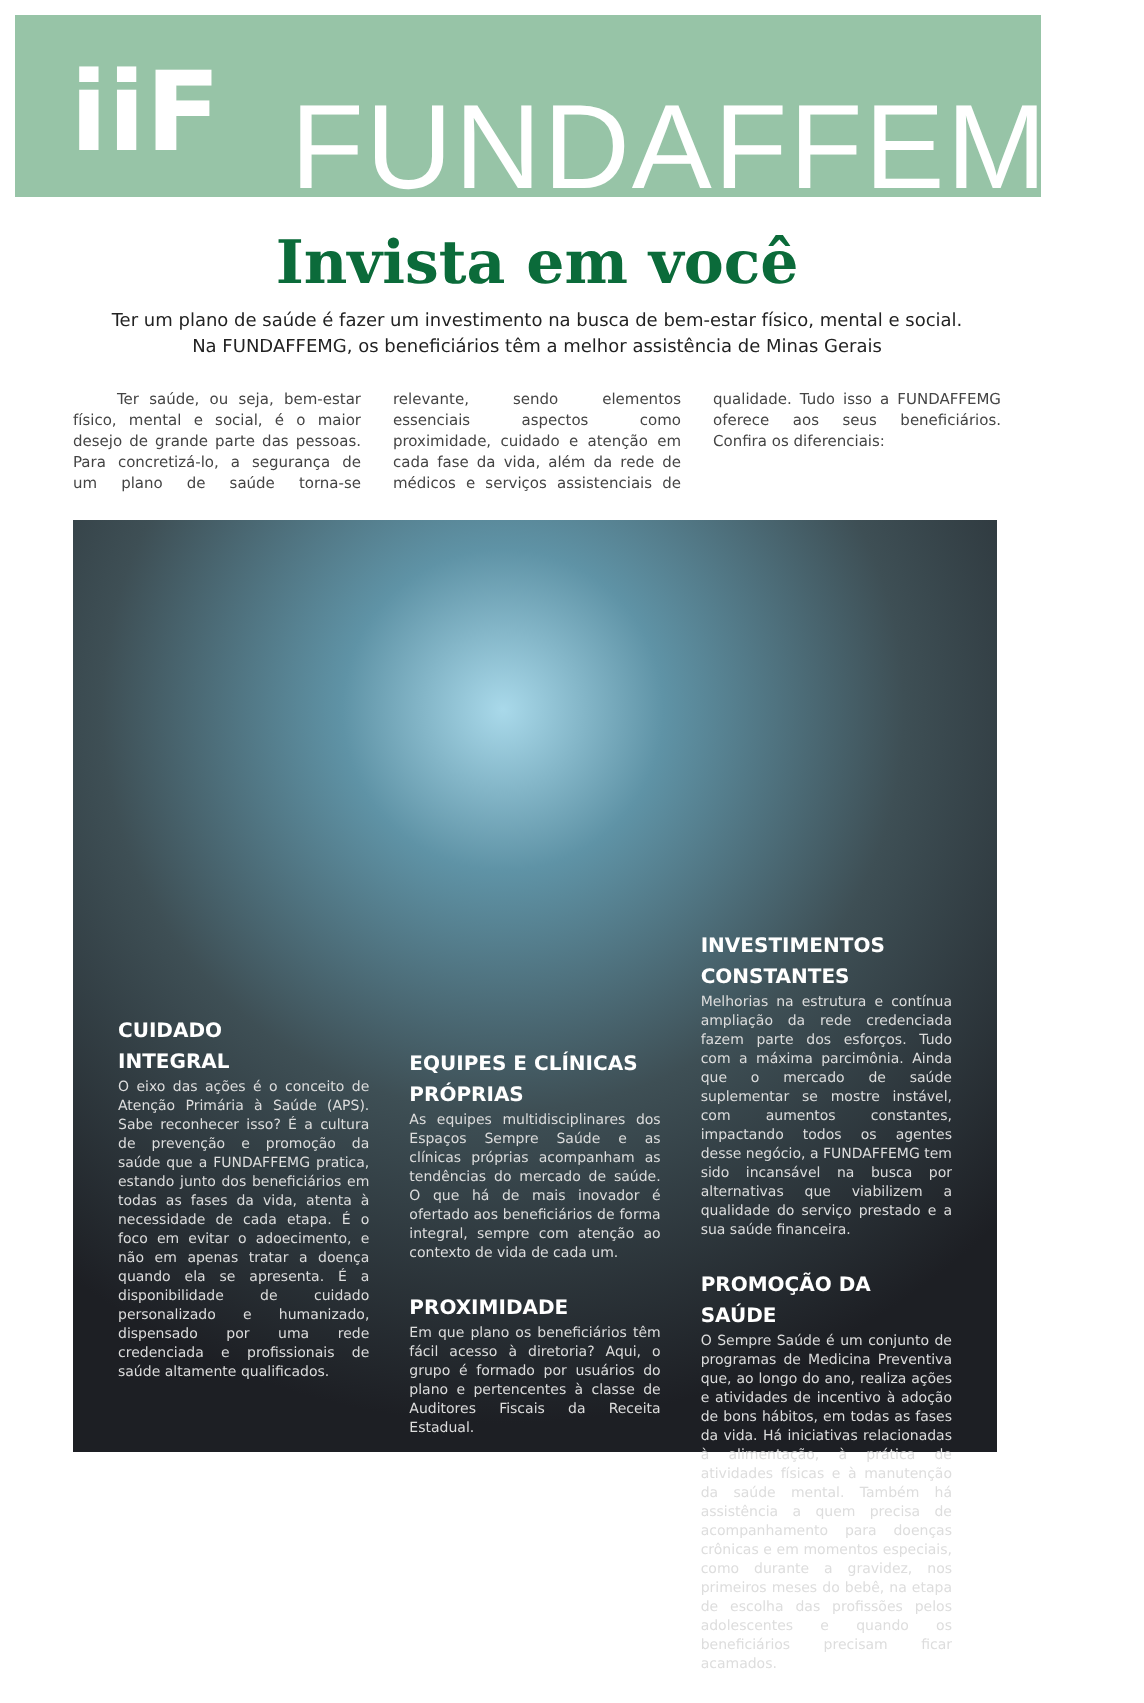iiF
FUNDAFFEMG
Invista em você
Ter um plano de saúde é fazer um investimento na busca de bem-estar físico, mental e social.
Na FUNDAFFEMG, os beneficiários têm a melhor assistência de Minas Gerais
Ter saúde, ou seja, bem-estar físico, mental e social, é o maior desejo de grande parte das pessoas. Para concretizá-lo, a segurança de um plano de saúde torna-se relevante, sendo elementos essenciais aspectos como proximidade, cuidado e atenção em cada fase da vida, além da rede de médicos e serviços assistenciais de qualidade. Tudo isso a FUNDAFFEMG oferece aos seus beneficiários. Confira os diferenciais:
CUIDADO
INTEGRAL
O eixo das ações é o conceito de Atenção Primária à Saúde (APS). Sabe reconhecer isso? É a cultura de prevenção e promoção da saúde que a FUNDAFFEMG pratica, estando junto dos beneficiários em todas as fases da vida, atenta à necessidade de cada etapa. É o foco em evitar o adoecimento, e não em apenas tratar a doença quando ela se apresenta. É a disponibilidade de cuidado personalizado e humanizado, dispensado por uma rede credenciada e profissionais de saúde altamente qualificados.
EQUIPES E CLÍNICAS PRÓPRIAS
As equipes multidisciplinares dos Espaços Sempre Saúde e as clínicas próprias acompanham as tendências do mercado de saúde. O que há de mais inovador é ofertado aos beneficiários de forma integral, sempre com atenção ao contexto de vida de cada um.
PROXIMIDADE
Em que plano os beneficiários têm fácil acesso à diretoria? Aqui, o grupo é formado por usuários do plano e pertencentes à classe de Auditores Fiscais da Receita Estadual.
INVESTIMENTOS CONSTANTES
Melhorias na estrutura e contínua ampliação da rede credenciada fazem parte dos esforços. Tudo com a máxima parcimônia. Ainda que o mercado de saúde suplementar se mostre instável, com aumentos constantes, impactando todos os agentes desse negócio, a FUNDAFFEMG tem sido incansável na busca por alternativas que viabilizem a qualidade do serviço prestado e a sua saúde financeira.
PROMOÇÃO DA SAÚDE
O Sempre Saúde é um conjunto de programas de Medicina Preventiva que, ao longo do ano, realiza ações e atividades de incentivo à adoção de bons hábitos, em todas as fases da vida. Há iniciativas relacionadas à alimentação, à prática de atividades físicas e à manutenção da saúde mental. Também há assistência a quem precisa de acompanhamento para doenças crônicas e em momentos especiais, como durante a gravidez, nos primeiros meses do bebê, na etapa de escolha das profissões pelos adolescentes e quando os beneficiários precisam ficar acamados.